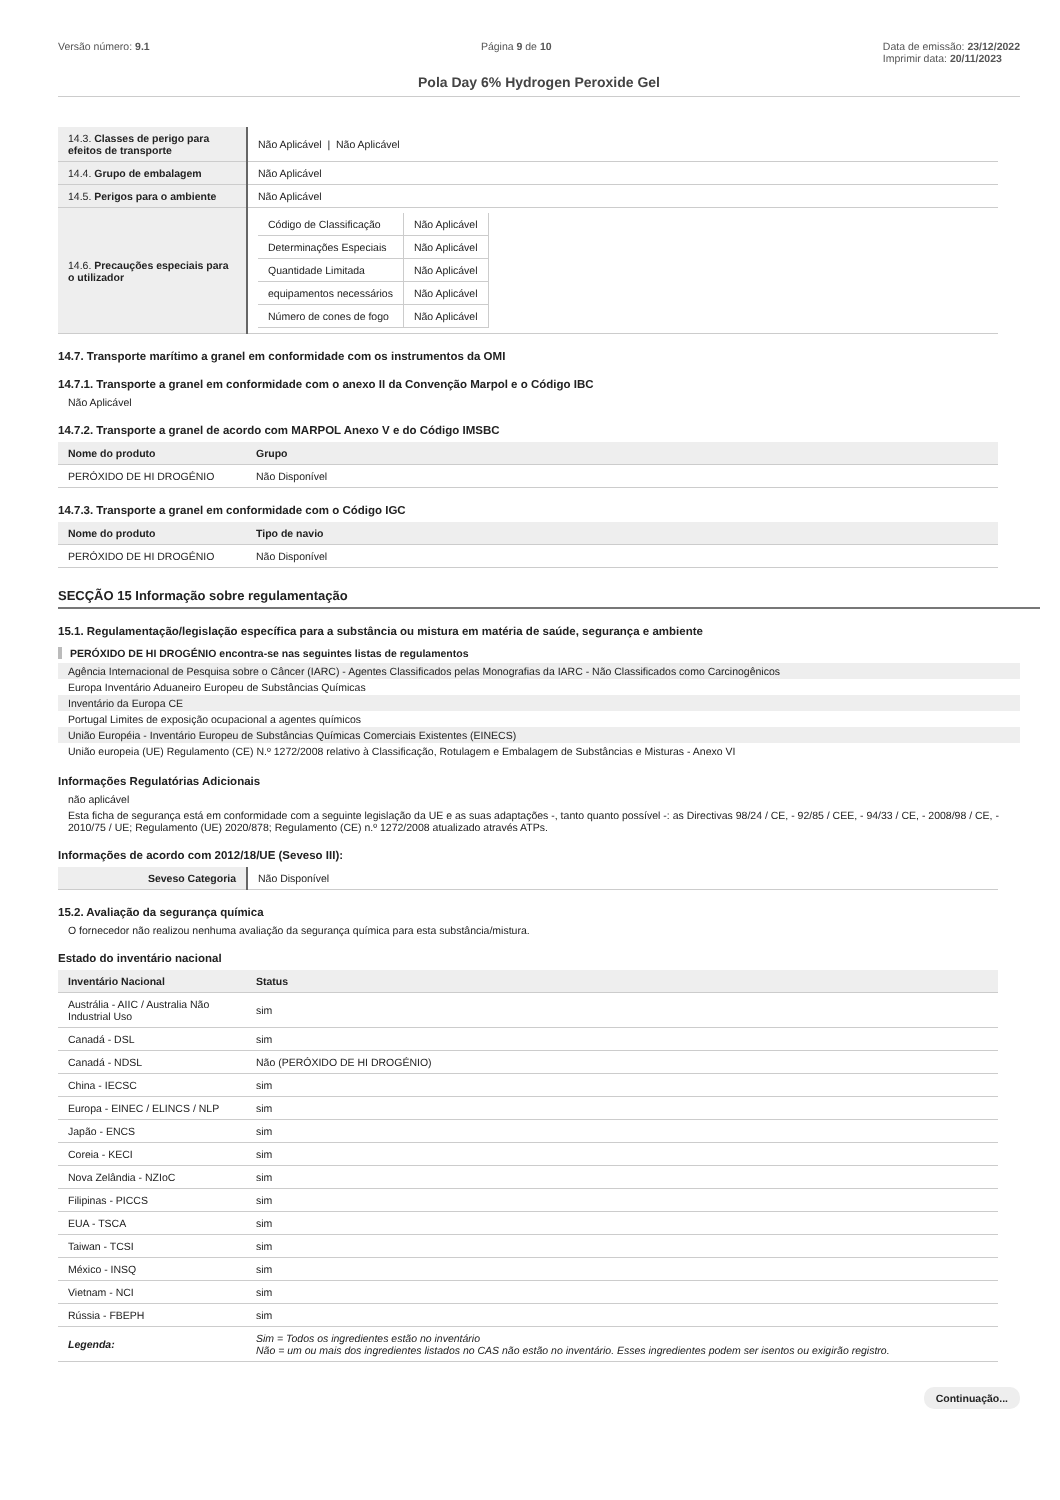Versão número: 9.1 Página 9 de 10 Data de emissão: 23/12/2022
Imprimir data: 20/11/2023
Pola Day 6% Hydrogen Peroxide Gel
| 14.3. Classes de perigo para efeitos de transporte | Não Aplicável / Não Aplicável |
| 14.4. Grupo de embalagem | Não Aplicável |
| 14.5. Perigos para o ambiente | Não Aplicável |
| 14.6. Precauções especiais para o utilizador | / Código de Classificação / Não Aplicável / / Determinações Especiais / Não Aplicável / / Quantidade Limitada / Não Aplicável / / equipamentos necessários / Não Aplicável / / Número de cones de fogo / Não Aplicável / |
14.7. Transporte marítimo a granel em conformidade com os instrumentos da OMI
14.7.1. Transporte a granel em conformidade com o anexo II da Convenção Marpol e o Código IBC
Não Aplicável
14.7.2. Transporte a granel de acordo com MARPOL Anexo V e do Código IMSBC
| Nome do produto | Grupo |
| --- | --- |
| PERÓXIDO DE HI DROGÉNIO | Não Disponível |
14.7.3. Transporte a granel em conformidade com o Código IGC
| Nome do produto | Tipo de navio |
| --- | --- |
| PERÓXIDO DE HI DROGÉNIO | Não Disponível |
SECÇÃO 15 Informação sobre regulamentação
15.1. Regulamentação/legislação específica para a substância ou mistura em matéria de saúde, segurança e ambiente
PERÓXIDO DE HI DROGÉNIO encontra-se nas seguintes listas de regulamentos
Agência Internacional de Pesquisa sobre o Câncer (IARC) - Agentes Classificados pelas Monografias da IARC - Não Classificados como Carcinogênicos
Europa Inventário Aduaneiro Europeu de Substâncias Químicas
Inventário da Europa CE
Portugal Limites de exposição ocupacional a agentes químicos
União Européia - Inventário Europeu de Substâncias Químicas Comerciais Existentes (EINECS)
União europeia (UE) Regulamento (CE) N.º 1272/2008 relativo à Classificação, Rotulagem e Embalagem de Substâncias e Misturas - Anexo VI
Informações Regulatórias Adicionais
não aplicável
Esta ficha de segurança está em conformidade com a seguinte legislação da UE e as suas adaptações -, tanto quanto possível -: as Directivas 98/24 / CE, - 92/85 / CEE, - 94/33 / CE, - 2008/98 / CE, - 2010/75 / UE; Regulamento (UE) 2020/878; Regulamento (CE) n.º 1272/2008 atualizado através ATPs.
Informações de acordo com 2012/18/UE (Seveso III):
| Seveso Categoria | Não Disponível |
15.2. Avaliação da segurança química
O fornecedor não realizou nenhuma avaliação da segurança química para esta substância/mistura.
Estado do inventário nacional
| Inventário Nacional | Status |
| --- | --- |
| Austrália - AIIC / Australia Não Industrial Uso | sim |
| Canadá - DSL | sim |
| Canadá - NDSL | Não (PERÓXIDO DE HI DROGÉNIO) |
| China - IECSC | sim |
| Europa - EINEC / ELINCS / NLP | sim |
| Japão - ENCS | sim |
| Coreia - KECI | sim |
| Nova Zelândia - NZIoC | sim |
| Filipinas - PICCS | sim |
| EUA - TSCA | sim |
| Taiwan - TCSI | sim |
| México - INSQ | sim |
| Vietnam - NCI | sim |
| Rússia - FBEPH | sim |
| Legenda: | Sim = Todos os ingredientes estão no inventário Não = um ou mais dos ingredientes listados no CAS não estão no inventário. Esses ingredientes podem ser isentos ou exigirão registro. |
Continuação...